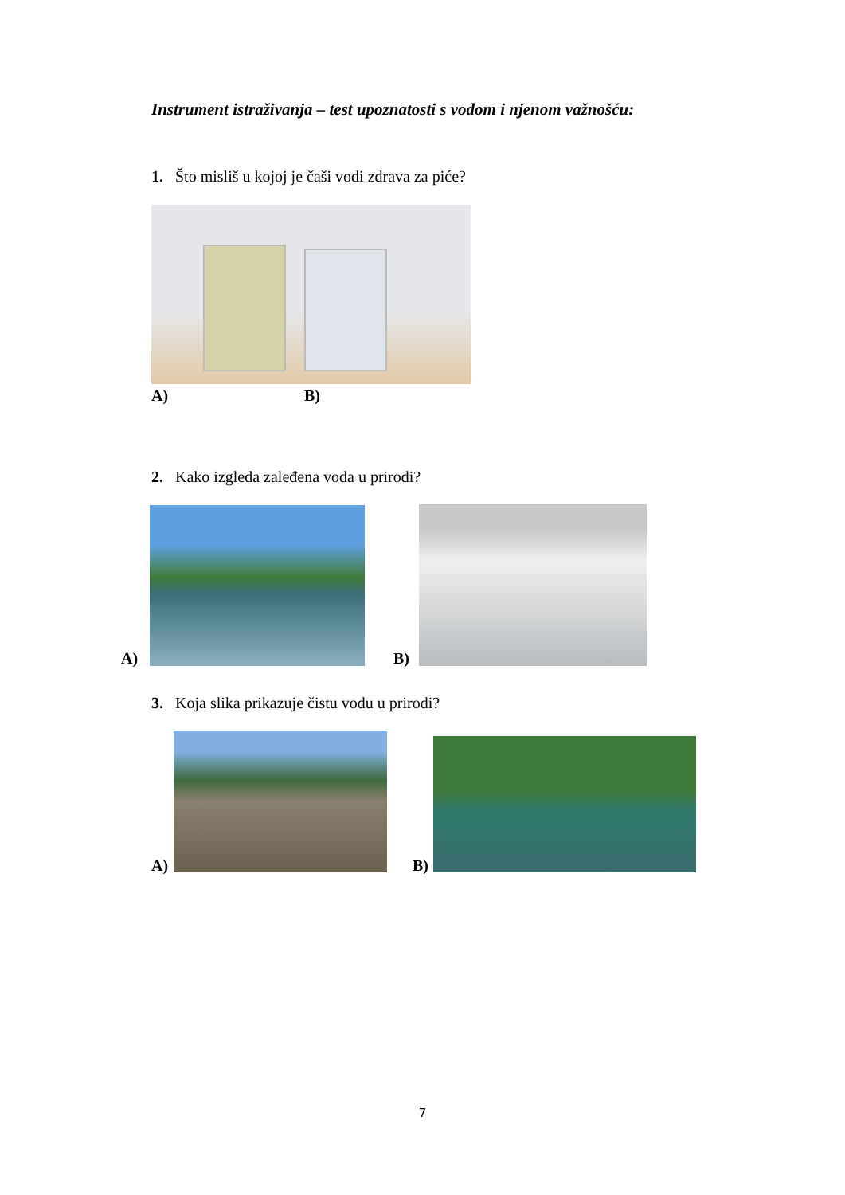Instrument istraživanja – test upoznatosti s vodom i njenom važnošću:
1. Što misliš u kojoj je čaši vodi zdrava za piće?
A) B)
2. Kako izgleda zaleđena voda u prirodi?
A) B)
3. Koja slika prikazuje čistu vodu u prirodi?
A) B)
7